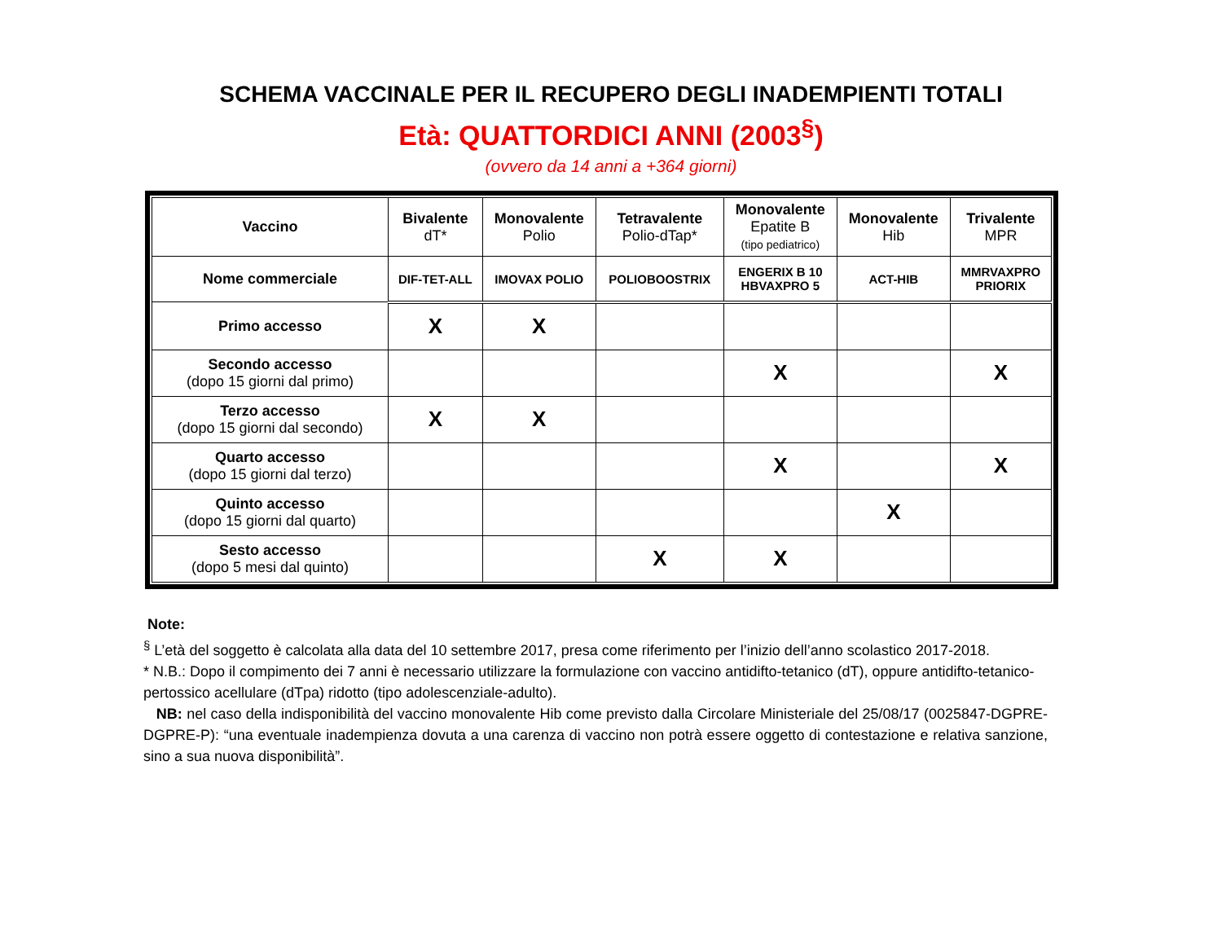SCHEMA VACCINALE PER IL RECUPERO DEGLI INADEMPIENTI TOTALI
Età: QUATTORDICI ANNI (2003<sup>§</sup>)
(ovvero da 14 anni a +364 giorni)
| Vaccino | Bivalente dT* | Monovalente Polio | Tetravalente Polio-dTap* | Monovalente Epatite B (tipo pediatrico) | Monovalente Hib | Trivalente MPR |
| --- | --- | --- | --- | --- | --- | --- |
| Nome commerciale | DIF-TET-ALL | IMOVAX POLIO | POLIOBOOSTRIX | ENGERIX B 10 HBVAXPRO 5 | ACT-HIB | MMRVAXPRO PRIORIX |
| Primo accesso | X | X | | | | |
| Secondo accesso (dopo 15 giorni dal primo) | | | | X | | X |
| Terzo accesso (dopo 15 giorni dal secondo) | X | X | | | | |
| Quarto accesso (dopo 15 giorni dal terzo) | | | | X | | X |
| Quinto accesso (dopo 15 giorni dal quarto) | | | | | X | |
| Sesto accesso (dopo 5 mesi dal quinto) | | | X | X | | |
Note:
<sup>§</sup> L’età del soggetto è calcolata alla data del 10 settembre 2017, presa come riferimento per l’inizio dell’anno scolastico 2017-2018.
* N.B.: Dopo il compimento dei 7 anni è necessario utilizzare la formulazione con vaccino antidifto-tetanico (dT), oppure antidifto-tetanico-pertossico acellulare (dTpa) ridotto (tipo adolescenziale-adulto).
NB: nel caso della indisponibilità del vaccino monovalente Hib come previsto dalla Circolare Ministeriale del 25/08/17 (0025847-DGPRE-DGPRE-P): “una eventuale inadempienza dovuta a una carenza di vaccino non potrà essere oggetto di contestazione e relativa sanzione, sino a sua nuova disponibilità”.